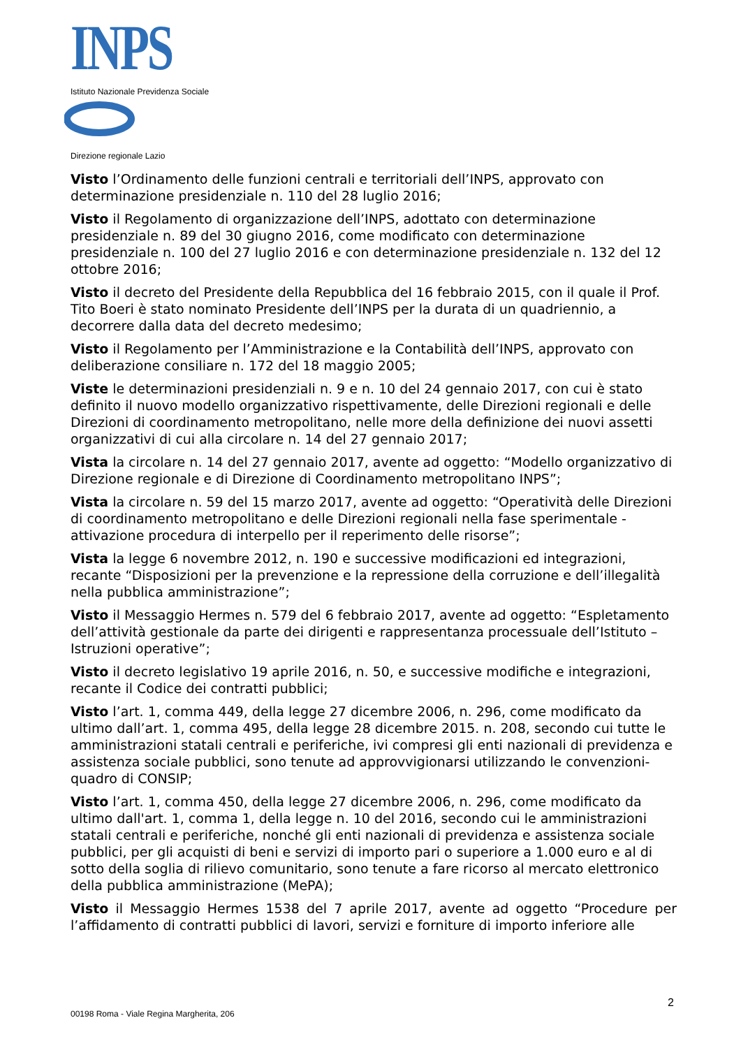INPS
Istituto Nazionale Previdenza Sociale
Direzione regionale Lazio
Visto l’Ordinamento delle funzioni centrali e territoriali dell’INPS, approvato con determinazione presidenziale n. 110 del 28 luglio 2016;
Visto il Regolamento di organizzazione dell’INPS, adottato con determinazione presidenziale n. 89 del 30 giugno 2016, come modificato con determinazione presidenziale n. 100 del 27 luglio 2016 e con determinazione presidenziale n. 132 del 12 ottobre 2016;
Visto il decreto del Presidente della Repubblica del 16 febbraio 2015, con il quale il Prof. Tito Boeri è stato nominato Presidente dell’INPS per la durata di un quadriennio, a decorrere dalla data del decreto medesimo;
Visto il Regolamento per l’Amministrazione e la Contabilità dell’INPS, approvato con deliberazione consiliare n. 172 del 18 maggio 2005;
Viste le determinazioni presidenziali n. 9 e n. 10 del 24 gennaio 2017, con cui è stato definito il nuovo modello organizzativo rispettivamente, delle Direzioni regionali e delle Direzioni di coordinamento metropolitano, nelle more della definizione dei nuovi assetti organizzativi di cui alla circolare n. 14 del 27 gennaio 2017;
Vista la circolare n. 14 del 27 gennaio 2017, avente ad oggetto: “Modello organizzativo di Direzione regionale e di Direzione di Coordinamento metropolitano INPS”;
Vista la circolare n. 59 del 15 marzo 2017, avente ad oggetto: “Operatività delle Direzioni di coordinamento metropolitano e delle Direzioni regionali nella fase sperimentale - attivazione procedura di interpello per il reperimento delle risorse”;
Vista la legge 6 novembre 2012, n. 190 e successive modificazioni ed integrazioni, recante “Disposizioni per la prevenzione e la repressione della corruzione e dell’illegalità nella pubblica amministrazione”;
Visto il Messaggio Hermes n. 579 del 6 febbraio 2017, avente ad oggetto: “Espletamento dell’attività gestionale da parte dei dirigenti e rappresentanza processuale dell’Istituto – Istruzioni operative”;
Visto il decreto legislativo 19 aprile 2016, n. 50, e successive modifiche e integrazioni, recante il Codice dei contratti pubblici;
Visto l’art. 1, comma 449, della legge 27 dicembre 2006, n. 296, come modificato da ultimo dall’art. 1, comma 495, della legge 28 dicembre 2015. n. 208, secondo cui tutte le amministrazioni statali centrali e periferiche, ivi compresi gli enti nazionali di previdenza e assistenza sociale pubblici, sono tenute ad approvvigionarsi utilizzando le convenzioni-quadro di CONSIP;
Visto l’art. 1, comma 450, della legge 27 dicembre 2006, n. 296, come modificato da ultimo dall'art. 1, comma 1, della legge n. 10 del 2016, secondo cui le amministrazioni statali centrali e periferiche, nonché gli enti nazionali di previdenza e assistenza sociale pubblici, per gli acquisti di beni e servizi di importo pari o superiore a 1.000 euro e al di sotto della soglia di rilievo comunitario, sono tenute a fare ricorso al mercato elettronico della pubblica amministrazione (MePA);
Visto il Messaggio Hermes 1538 del 7 aprile 2017, avente ad oggetto “Procedure per l’affidamento di contratti pubblici di lavori, servizi e forniture di importo inferiore alle
2
00198 Roma - Viale Regina Margherita, 206